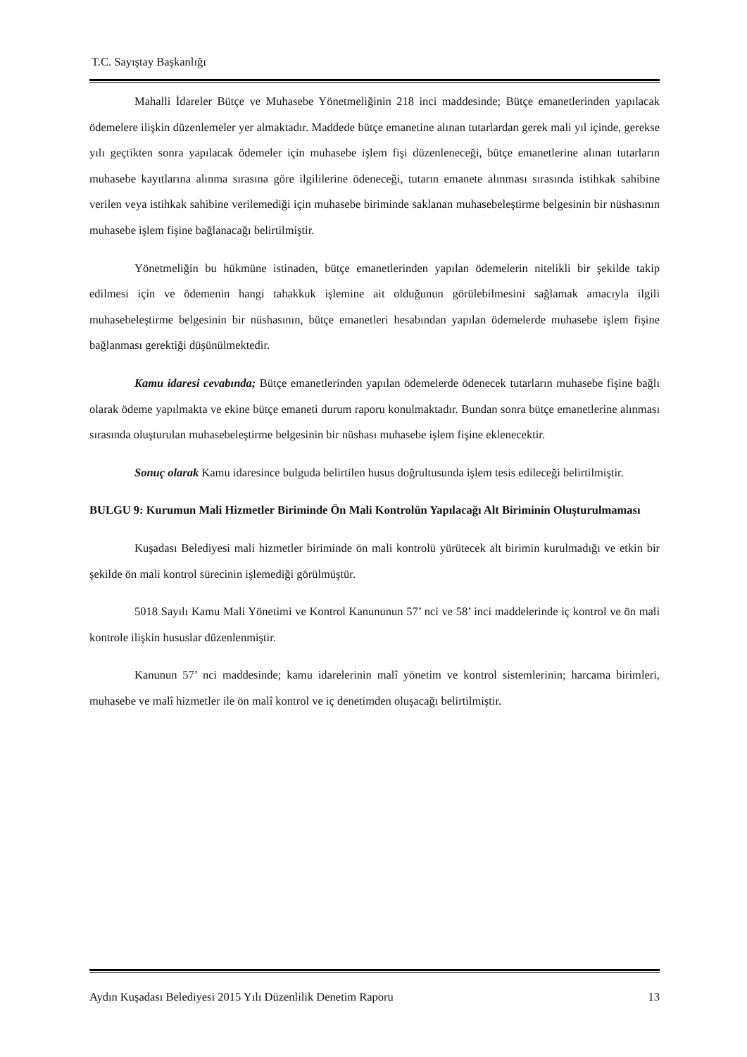T.C. Sayıştay Başkanlığı
Mahalli İdareler Bütçe ve Muhasebe Yönetmeliğinin 218 inci maddesinde; Bütçe emanetlerinden yapılacak ödemelere ilişkin düzenlemeler yer almaktadır. Maddede bütçe emanetine alınan tutarlardan gerek mali yıl içinde, gerekse yılı geçtikten sonra yapılacak ödemeler için muhasebe işlem fişi düzenleneceği, bütçe emanetlerine alınan tutarların muhasebe kayıtlarına alınma sırasına göre ilgililerine ödeneceği, tutarın emanete alınması sırasında istihkak sahibine verilen veya istihkak sahibine verilemediği için muhasebe biriminde saklanan muhasebeleştirme belgesinin bir nüshasının muhasebe işlem fişine bağlanacağı belirtilmiştir.
Yönetmeliğin bu hükmüne istinaden, bütçe emanetlerinden yapılan ödemelerin nitelikli bir şekilde takip edilmesi için ve ödemenin hangi tahakkuk işlemine ait olduğunun görülebilmesini sağlamak amacıyla ilgili muhasebeleştirme belgesinin bir nüshasının, bütçe emanetleri hesabından yapılan ödemelerde muhasebe işlem fişine bağlanması gerektiği düşünülmektedir.
Kamu idaresi cevabında; Bütçe emanetlerinden yapılan ödemelerde ödenecek tutarların muhasebe fişine bağlı olarak ödeme yapılmakta ve ekine bütçe emaneti durum raporu konulmaktadır. Bundan sonra bütçe emanetlerine alınması sırasında oluşturulan muhasebeleştirme belgesinin bir nüshası muhasebe işlem fişine eklenecektir.
Sonuç olarak Kamu idaresince bulguda belirtilen husus doğrultusunda işlem tesis edileceği belirtilmiştir.
BULGU 9: Kurumun Mali Hizmetler Biriminde Ön Mali Kontrolün Yapılacağı Alt Biriminin Oluşturulmaması
Kuşadası Belediyesi mali hizmetler biriminde ön mali kontrolü yürütecek alt birimin kurulmadığı ve etkin bir şekilde ön mali kontrol sürecinin işlemediği görülmüştür.
5018 Sayılı Kamu Mali Yönetimi ve Kontrol Kanununun 57’ nci ve 58’ inci maddelerinde iç kontrol ve ön mali kontrole ilişkin hususlar düzenlenmiştir.
Kanunun 57’ nci maddesinde; kamu idarelerinin malî yönetim ve kontrol sistemlerinin; harcama birimleri, muhasebe ve malî hizmetler ile ön malî kontrol ve iç denetimden oluşacağı belirtilmiştir.
Aydın Kuşadası Belediyesi 2015 Yılı Düzenlilik Denetim Raporu 13